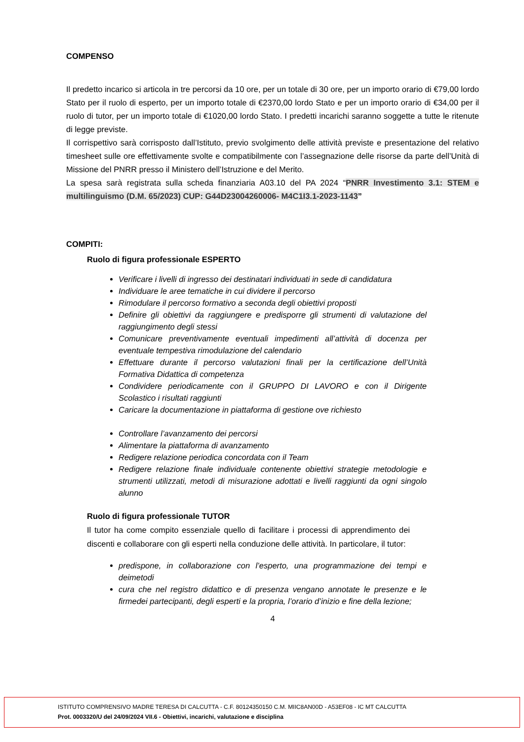COMPENSO
Il predetto incarico si articola in tre percorsi da 10 ore, per un totale di 30 ore, per un importo orario di €79,00 lordo Stato per il ruolo di esperto, per un importo totale di €2370,00 lordo Stato e per un importo orario di €34,00 per il ruolo di tutor, per un importo totale di €1020,00 lordo Stato. I predetti incarichi saranno soggette a tutte le ritenute di legge previste.
Il corrispettivo sarà corrisposto dall’Istituto, previo svolgimento delle attività previste e presentazione del relativo timesheet sulle ore effettivamente svolte e compatibilmente con l’assegnazione delle risorse da parte dell’Unità di Missione del PNRR presso il Ministero dell’Istruzione e del Merito.
La spesa sarà registrata sulla scheda finanziaria A03.10 del PA 2024 “PNRR Investimento 3.1: STEM e multilinguismo (D.M. 65/2023) CUP: G44D23004260006- M4C1I3.1-2023-1143”
COMPITI:
Ruolo di figura professionale ESPERTO
Verificare i livelli di ingresso dei destinatari individuati in sede di candidatura
Individuare le aree tematiche in cui dividere il percorso
Rimodulare il percorso formativo a seconda degli obiettivi proposti
Definire gli obiettivi da raggiungere e predisporre gli strumenti di valutazione del raggiungimento degli stessi
Comunicare preventivamente eventuali impedimenti all’attività di docenza per eventuale tempestiva rimodulazione del calendario
Effettuare durante il percorso valutazioni finali per la certificazione dell’Unità Formativa Didattica di competenza
Condividere periodicamente con il GRUPPO DI LAVORO e con il Dirigente Scolastico i risultati raggiunti
Caricare la documentazione in piattaforma di gestione ove richiesto
Controllare l’avanzamento dei percorsi
Alimentare la piattaforma di avanzamento
Redigere relazione periodica concordata con il Team
Redigere relazione finale individuale contenente obiettivi strategie metodologie e strumenti utilizzati, metodi di misurazione adottati e livelli raggiunti da ogni singolo alunno
Ruolo di figura professionale TUTOR
Il tutor ha come compito essenziale quello di facilitare i processi di apprendimento dei discenti e collaborare con gli esperti nella conduzione delle attività. In particolare, il tutor:
predispone, in collaborazione con l’esperto, una programmazione dei tempi e deimetodi
cura che nel registro didattico e di presenza vengano annotate le presenze e le firmedei partecipanti, degli esperti e la propria, l’orario d’inizio e fine della lezione;
4
ISTITUTO COMPRENSIVO MADRE TERESA DI CALCUTTA - C.F. 80124350150 C.M. MIIC8AN00D - A53EF08 - IC MT CALCUTTA
Prot. 0003320/U del 24/09/2024 VII.6 - Obiettivi, incarichi, valutazione e disciplina